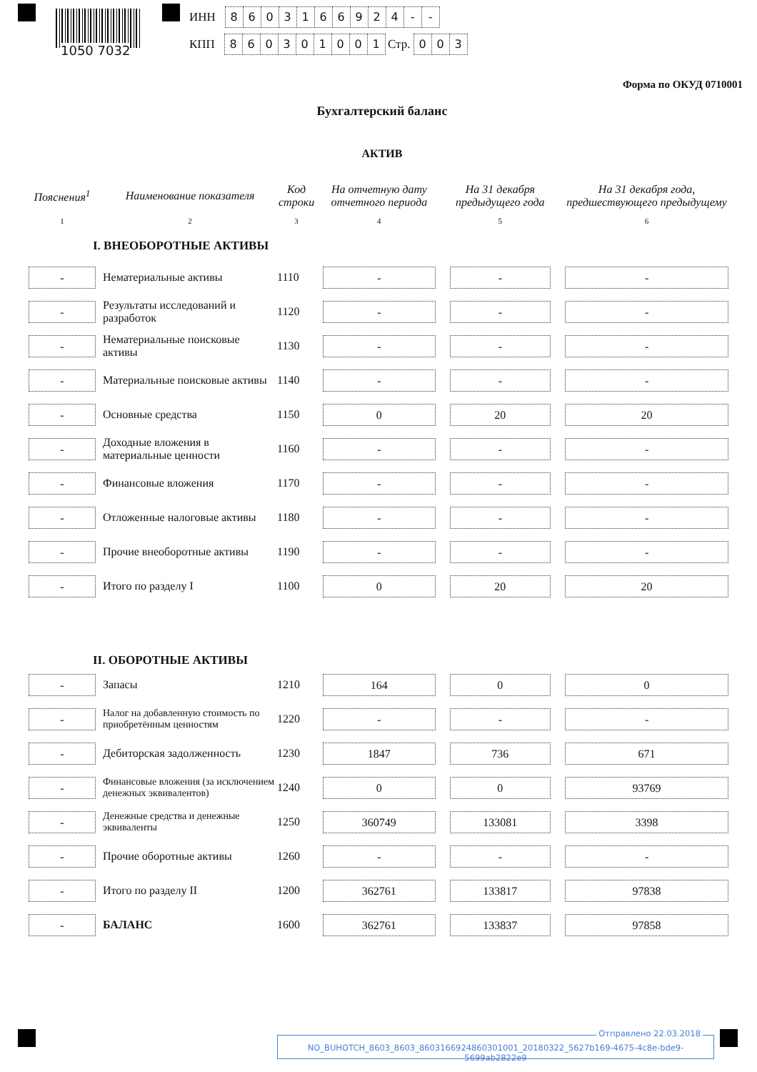1050 7032
ИНН 8603166924 - -
КПП 860301001 Стр. 003
Форма по ОКУД 0710001
Бухгалтерский баланс
АКТИВ
| Пояснения<sup>1</sup> | Наименование показателя | Код строки | На отчетную дату отчетного периода | На 31 декабря предыдущего года | На 31 декабря года, предшествующего предыдущему |
| --- | --- | --- | --- | --- | --- |
| 1 | 2 | 3 | 4 | 5 | 6 |
| I. ВНЕОБОРОТНЫЕ АКТИВЫ | | | | | |
| - | Нематериальные активы | 1110 | - | - | - |
| - | Результаты исследований и разработок | 1120 | - | - | - |
| - | Нематериальные поисковые активы | 1130 | - | - | - |
| - | Материальные поисковые активы | 1140 | - | - | - |
| - | Основные средства | 1150 | 0 | 20 | 20 |
| - | Доходные вложения в материальные ценности | 1160 | - | - | - |
| - | Финансовые вложения | 1170 | - | - | - |
| - | Отложенные налоговые активы | 1180 | - | - | - |
| - | Прочие внеоборотные активы | 1190 | - | - | - |
| - | Итого по разделу I | 1100 | 0 | 20 | 20 |
| II. ОБОРОТНЫЕ АКТИВЫ | | | | | |
| - | Запасы | 1210 | 164 | 0 | 0 |
| - | Налог на добавленную стоимость по приобретённым ценностям | 1220 | - | - | - |
| - | Дебиторская задолженность | 1230 | 1847 | 736 | 671 |
| - | Финансовые вложения (за исключением денежных эквивалентов) | 1240 | 0 | 0 | 93769 |
| - | Денежные средства и денежные эквиваленты | 1250 | 360749 | 133081 | 3398 |
| - | Прочие оборотные активы | 1260 | - | - | - |
| - | Итого по разделу II | 1200 | 362761 | 133817 | 97838 |
| - | БАЛАНС | 1600 | 362761 | 133837 | 97858 |
Отправлено 22.03.2018
NO_BUHOTCH_8603_8603_8603166924860301001_20180322_5627b169-4675-4c8e-bde9-5699ab2822e9